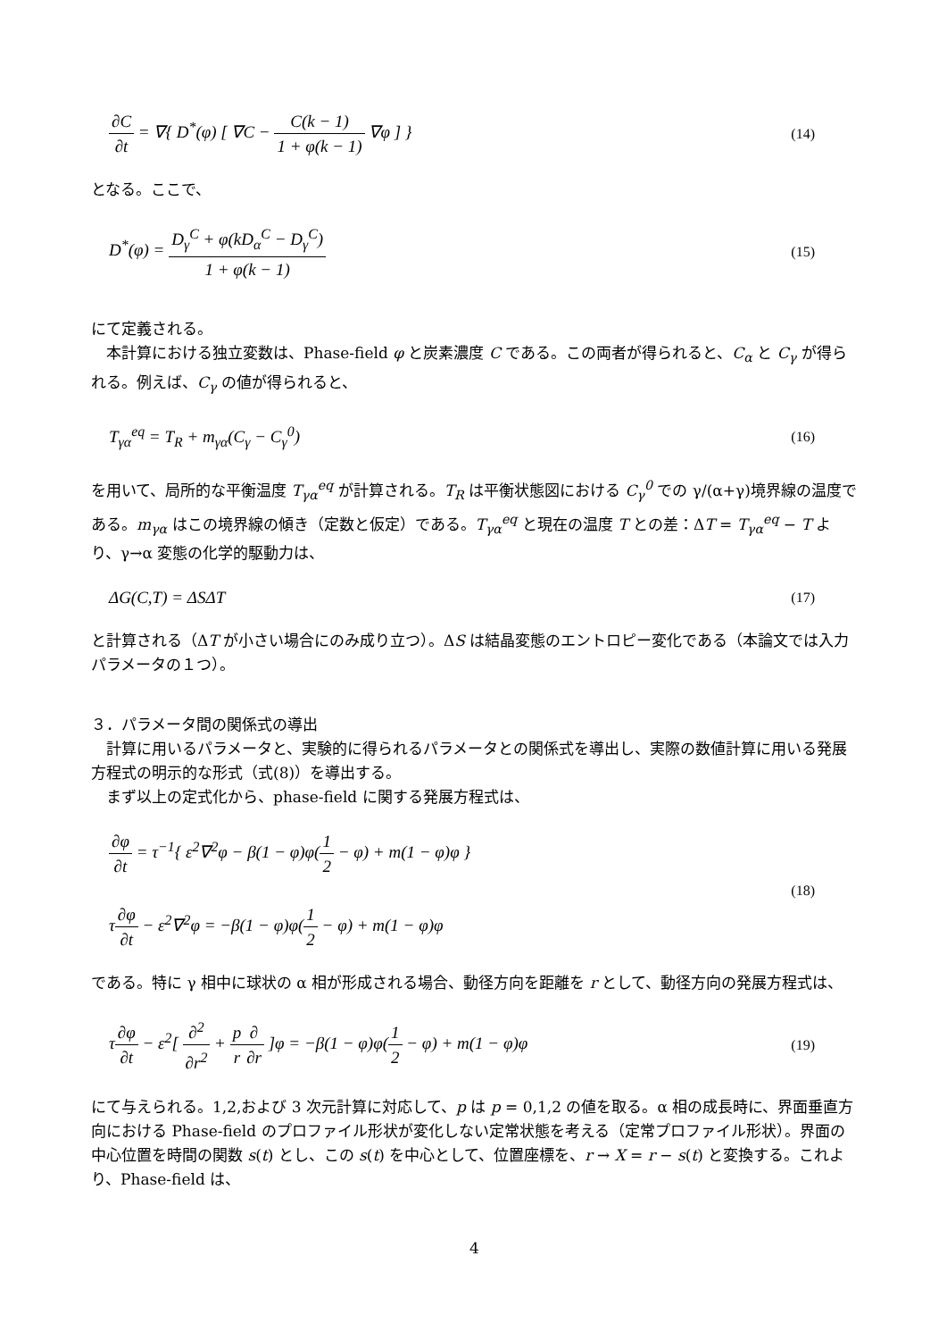∂C ∂t = ∇{ D<sup>*</sup>(φ) [ ∇C − C(k − 1) 1 + φ(k − 1) ∇φ ] }
(14)
となる。ここで、
D<sup>*</sup>(φ) = D<sub>γ</sub><sup>C</sup> + φ(kD<sub>α</sub><sup>C</sup> − D<sub>γ</sub><sup>C</sup>) 1 + φ(k − 1)
(15)
にて定義される。
本計算における独立変数は、Phase-field φ と炭素濃度 C である。この両者が得られると、C<sub>α</sub> と C<sub>γ</sub> が得られる。例えば、C<sub>γ</sub> の値が得られると、
T<sub>γα</sub><sup>eq</sup> = T<sub>R</sub> + m<sub>γα</sub>(C<sub>γ</sub> − C<sub>γ</sub><sup>0</sup>)
(16)
を用いて、局所的な平衡温度 T<sub>γα</sub><sup>eq</sup> が計算される。T<sub>R</sub> は平衡状態図における C<sub>γ</sub><sup>0</sup> での γ/(α+γ)境界線の温度である。m<sub>γα</sub> はこの境界線の傾き（定数と仮定）である。T<sub>γα</sub><sup>eq</sup> と現在の温度 T との差：ΔT = T<sub>γα</sub><sup>eq</sup> − T より、γ→α 変態の化学的駆動力は、
ΔG(C,T) = ΔSΔT
(17)
と計算される（ΔT が小さい場合にのみ成り立つ）。ΔS は結晶変態のエントロピー変化である（本論文では入力パラメータの１つ）。
３．パラメータ間の関係式の導出
計算に用いるパラメータと、実験的に得られるパラメータとの関係式を導出し、実際の数値計算に用いる発展方程式の明示的な形式（式(8)）を導出する。
まず以上の定式化から、phase-field に関する発展方程式は、
∂φ ∂t = τ<sup>−1</sup>{ ε<sup>2</sup>∇<sup>2</sup>φ − β(1 − φ)φ(1 2 − φ) + m(1 − φ)φ }
τ∂φ ∂t − ε<sup>2</sup>∇<sup>2</sup>φ = −β(1 − φ)φ(1 2 − φ) + m(1 − φ)φ
(18)
である。特に γ 相中に球状の α 相が形成される場合、動径方向を距離を r として、動径方向の発展方程式は、
τ∂φ ∂t − ε<sup>2</sup>[ ∂<sup>2</sup> ∂r<sup>2</sup> + p r∂ ∂r ]φ = −β(1 − φ)φ(1 2 − φ) + m(1 − φ)φ
(19)
にて与えられる。1,2,および 3 次元計算に対応して、p は p = 0,1,2 の値を取る。α 相の成長時に、界面垂直方向における Phase-field のプロファイル形状が変化しない定常状態を考える（定常プロファイル形状）。界面の中心位置を時間の関数 s(t) とし、この s(t) を中心として、位置座標を、r → X = r − s(t) と変換する。これより、Phase-field は、
4